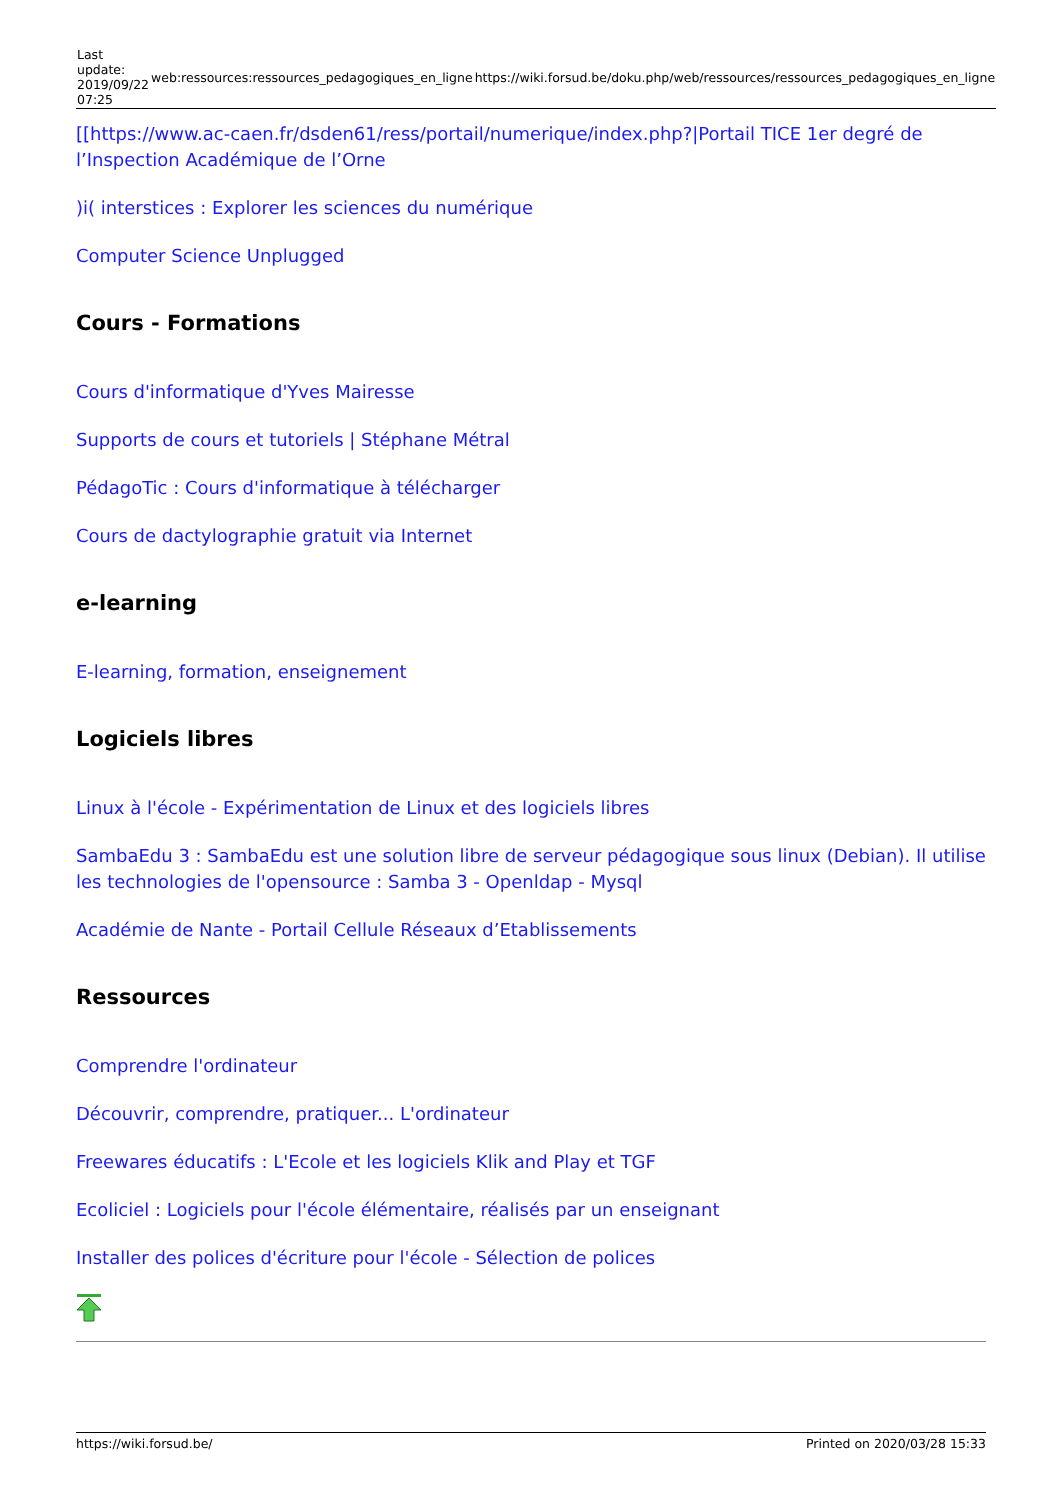| Last update: 2019/09/22 07:25 | web:ressources:ressources_pedagogiques_en_ligne | https://wiki.forsud.be/doku.php/web/ressources/ressources_pedagogiques_en_ligne |
[[https://www.ac-caen.fr/dsden61/ress/portail/numerique/index.php?|Portail TICE 1er degré de l’Inspection Académique de l’Orne
)i( interstices : Explorer les sciences du numérique
Computer Science Unplugged
Cours - Formations
Cours d'informatique d'Yves Mairesse
Supports de cours et tutoriels | Stéphane Métral
PédagoTic : Cours d'informatique à télécharger
Cours de dactylographie gratuit via Internet
e-learning
E-learning, formation, enseignement
Logiciels libres
Linux à l'école - Expérimentation de Linux et des logiciels libres
SambaEdu 3 : SambaEdu est une solution libre de serveur pédagogique sous linux (Debian). Il utilise les technologies de l'opensource : Samba 3 - Openldap - Mysql
Académie de Nante - Portail Cellule Réseaux d’Etablissements
Ressources
Comprendre l'ordinateur
Découvrir, comprendre, pratiquer... L'ordinateur
Freewares éducatifs : L'Ecole et les logiciels Klik and Play et TGF
Ecoliciel : Logiciels pour l'école élémentaire, réalisés par un enseignant
Installer des polices d'écriture pour l'école - Sélection de polices
https://wiki.forsud.be/ Printed on 2020/03/28 15:33